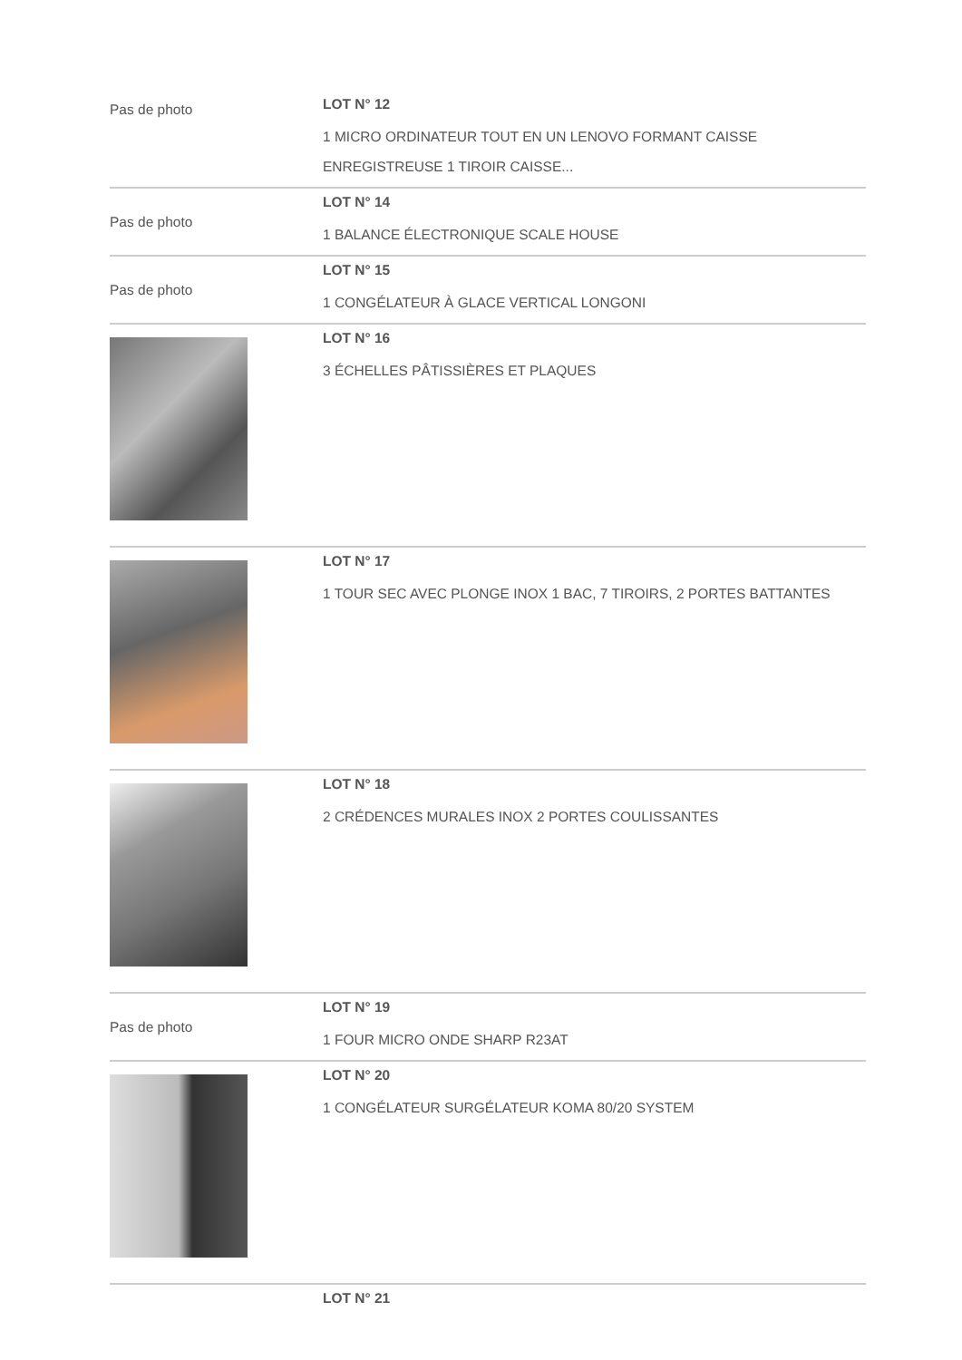| Pas de photo | LOT N° 12 1 MICRO ORDINATEUR TOUT EN UN LENOVO FORMANT CAISSE ENREGISTREUSE 1 TIROIR CAISSE... |
| Pas de photo | LOT N° 14 1 BALANCE ÉLECTRONIQUE SCALE HOUSE |
| Pas de photo | LOT N° 15 1 CONGÉLATEUR À GLACE VERTICAL LONGONI |
| | LOT N° 16 3 ÉCHELLES PÂTISSIÈRES ET PLAQUES |
| | LOT N° 17 1 TOUR SEC AVEC PLONGE INOX 1 BAC, 7 TIROIRS, 2 PORTES BATTANTES |
| | LOT N° 18 2 CRÉDENCES MURALES INOX 2 PORTES COULISSANTES |
| Pas de photo | LOT N° 19 1 FOUR MICRO ONDE SHARP R23AT |
| | LOT N° 20 1 CONGÉLATEUR SURGÉLATEUR KOMA 80/20 SYSTEM |
| | LOT N° 21 |